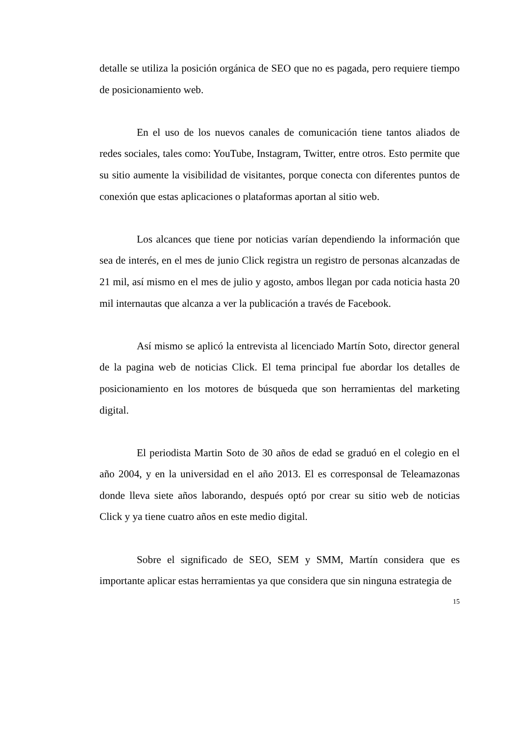detalle se utiliza la posición orgánica de SEO que no es pagada, pero requiere tiempo de posicionamiento web.
En el uso de los nuevos canales de comunicación tiene tantos aliados de redes sociales, tales como: YouTube, Instagram, Twitter, entre otros. Esto permite que su sitio aumente la visibilidad de visitantes, porque conecta con diferentes puntos de conexión que estas aplicaciones o plataformas aportan al sitio web.
Los alcances que tiene por noticias varían dependiendo la información que sea de interés, en el mes de junio Click registra un registro de personas alcanzadas de 21 mil, así mismo en el mes de julio y agosto, ambos llegan por cada noticia hasta 20 mil internautas que alcanza a ver la publicación a través de Facebook.
Así mismo se aplicó la entrevista al licenciado Martín Soto, director general de la pagina web de noticias Click. El tema principal fue abordar los detalles de posicionamiento en los motores de búsqueda que son herramientas del marketing digital.
El periodista Martin Soto de 30 años de edad se graduó en el colegio en el año 2004, y en la universidad en el año 2013. El es corresponsal de Teleamazonas donde lleva siete años laborando, después optó por crear su sitio web de noticias Click y ya tiene cuatro años en este medio digital.
Sobre el significado de SEO, SEM y SMM, Martín considera que es importante aplicar estas herramientas ya que considera que sin ninguna estrategia de
15